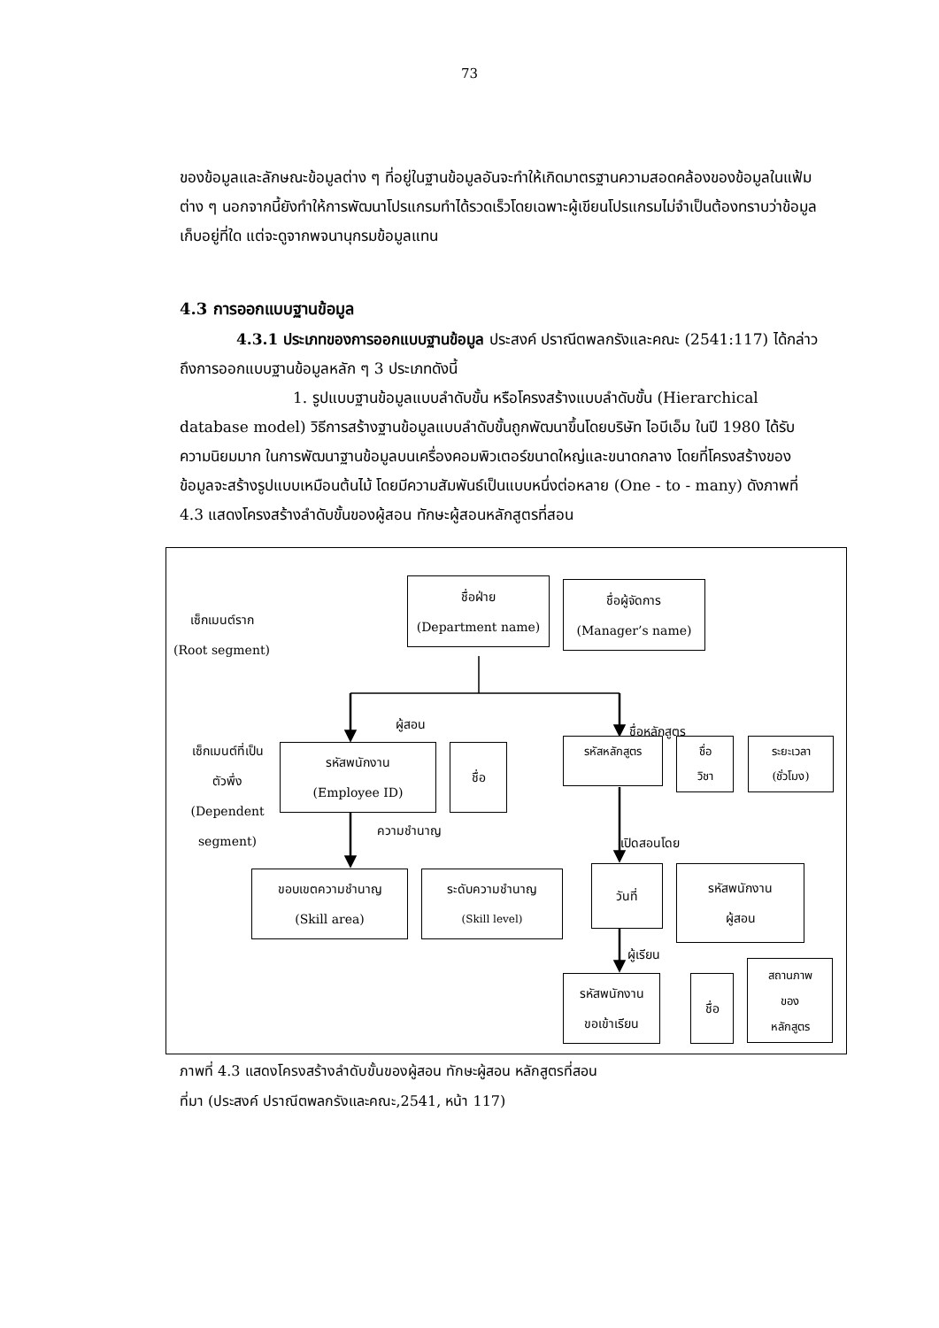73
ของข้อมูลและลักษณะข้อมูลต่าง ๆ ที่อยู่ในฐานข้อมูลอันจะทำให้เกิดมาตรฐานความสอดคล้องของข้อมูลในแฟ้มต่าง ๆ นอกจากนี้ยังทำให้การพัฒนาโปรแกรมทำได้รวดเร็วโดยเฉพาะผู้เขียนโปรแกรมไม่จำเป็นต้องทราบว่าข้อมูลเก็บอยู่ที่ใด แต่จะดูจากพจนานุกรมข้อมูลแทน
4.3 การออกแบบฐานข้อมูล
4.3.1 ประเภทของการออกแบบฐานข้อมูล ประสงค์ ปราณีตพลกรังและคณะ (2541:117) ได้กล่าวถึงการออกแบบฐานข้อมูลหลัก ๆ 3 ประเภทดังนี้
1. รูปแบบฐานข้อมูลแบบลำดับขั้น หรือโครงสร้างแบบลำดับขั้น (Hierarchical database model) วิธีการสร้างฐานข้อมูลแบบลำดับขั้นถูกพัฒนาขึ้นโดยบริษัท ไอบีเอ็ม ในปี 1980 ได้รับความนิยมมาก ในการพัฒนาฐานข้อมูลบนเครื่องคอมพิวเตอร์ขนาดใหญ่และขนาดกลาง โดยที่โครงสร้างของข้อมูลจะสร้างรูปแบบเหมือนต้นไม้ โดยมีความสัมพันธ์เป็นแบบหนึ่งต่อหลาย (One - to - many) ดังภาพที่ 4.3 แสดงโครงสร้างลำดับขั้นของผู้สอน ทักษะผู้สอนหลักสูตรที่สอน
เซ็กเมนต์ราก
(Root segment)
ชื่อฝ่าย
(Department name)
ชื่อผู้จัดการ
(Manager’s name)
ผู้สอน
ชื่อหลักสูตร
เซ็กเมนต์ที่เป็น
ตัวพึ่ง
(Dependent
segment)
รหัสพนักงาน
(Employee ID)
ชื่อ
รหัสหลักสูตร
ชื่อ
วิชา
ระยะเวลา
(ชั่วโมง)
ความชำนาญ
เปิดสอนโดย
ขอบเขตความชำนาญ
(Skill area)
ระดับความชำนาญ
(Skill level)
วันที่
รหัสพนักงาน
ผู้สอน
ผู้เรียน
รหัสพนักงาน
ขอเข้าเรียน
ชื่อ
สถานภาพ
ของ
หลักสูตร
ภาพที่ 4.3 แสดงโครงสร้างลำดับขั้นของผู้สอน ทักษะผู้สอน หลักสูตรที่สอน
ที่มา (ประสงค์ ปราณีตพลกรังและคณะ,2541, หน้า 117)